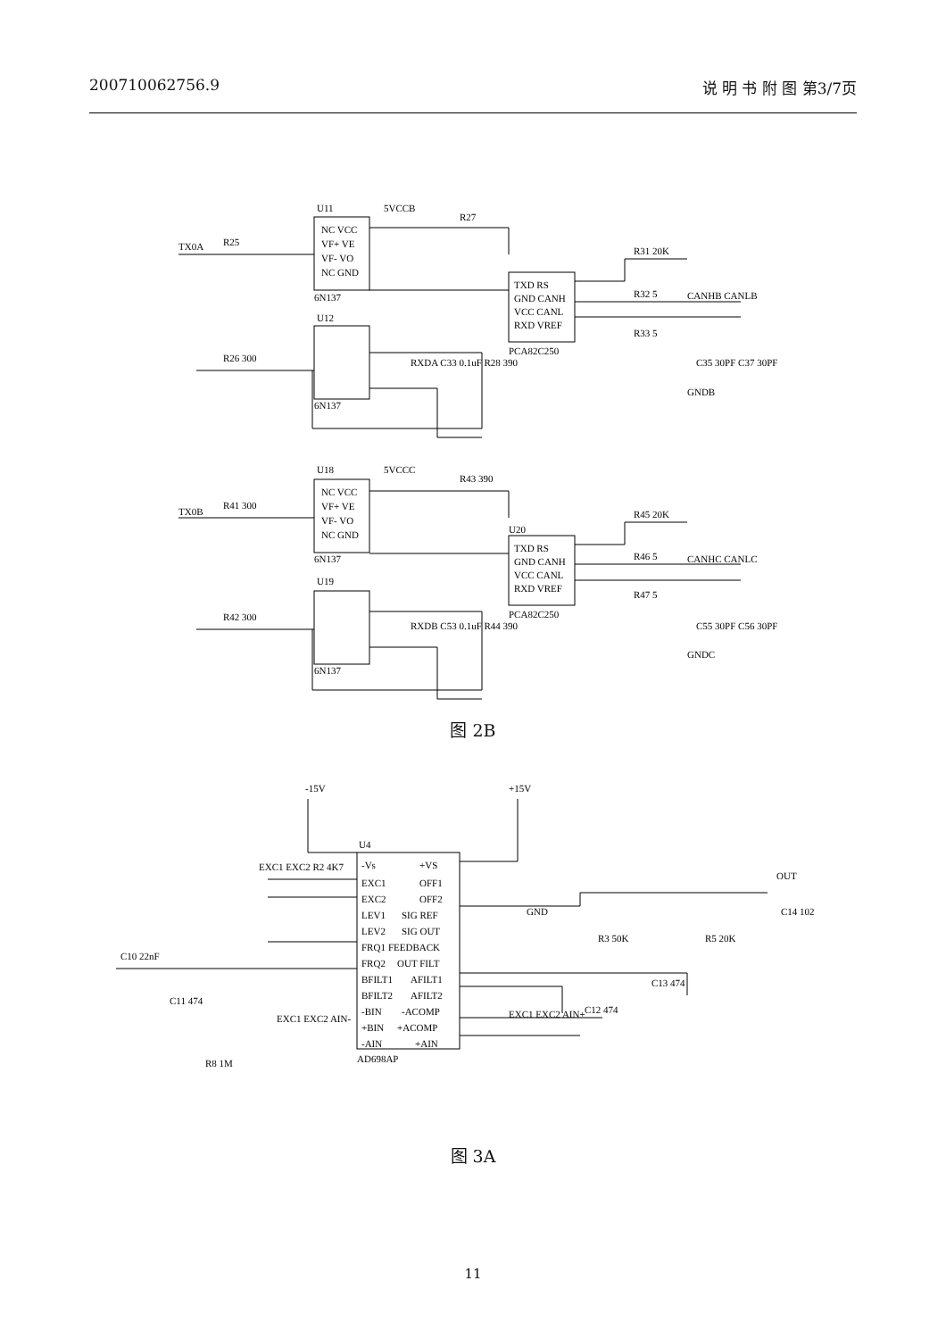200710062756.9 说 明 书 附 图 第3/7页
U11
5VCCB
R27
TX0A
R25
NC VCC
VF+ VE
VF- VO
NC GND
6N137
TXD RS
GND CANH
VCC CANL
RXD VREF
PCA82C250
R31 20K
R32 5
R33 5
CANHB CANLB
C35 30PF C37 30PF
GNDB
U12
R26 300
RXDA C33 0.1uF R28 390
6N137
U18
5VCCC
R43 390
TX0B
R41 300
NC VCC
VF+ VE
VF- VO
NC GND
6N137
TXD RS
GND CANH
VCC CANL
RXD VREF
PCA82C250
U20
R45 20K
R46 5
R47 5
CANHC CANLC
C55 30PF C56 30PF
GNDC
U19
RXDB C53 0.1uF R44 390
R42 300
6N137
图 2B
-15V
+15V
U4
AD698AP
-Vs
EXC1
EXC2
LEV1
LEV2
FRQ1
FRQ2
BFILT1
BFILT2
-BIN
+BIN
-AIN
+VS
OFF1
OFF2
SIG REF
SIG OUT
FEEDBACK
OUT FILT
AFILT1
AFILT2
-ACOMP
+ACOMP
+AIN
EXC1 EXC2 R2 4K7
C10 22nF
C11 474
EXC1 EXC2 AIN-
R8 1M
GND
R3 50K
R5 20K
OUT
C14 102
C13 474
C12 474
EXC1 EXC2 AIN+
图 3A
11